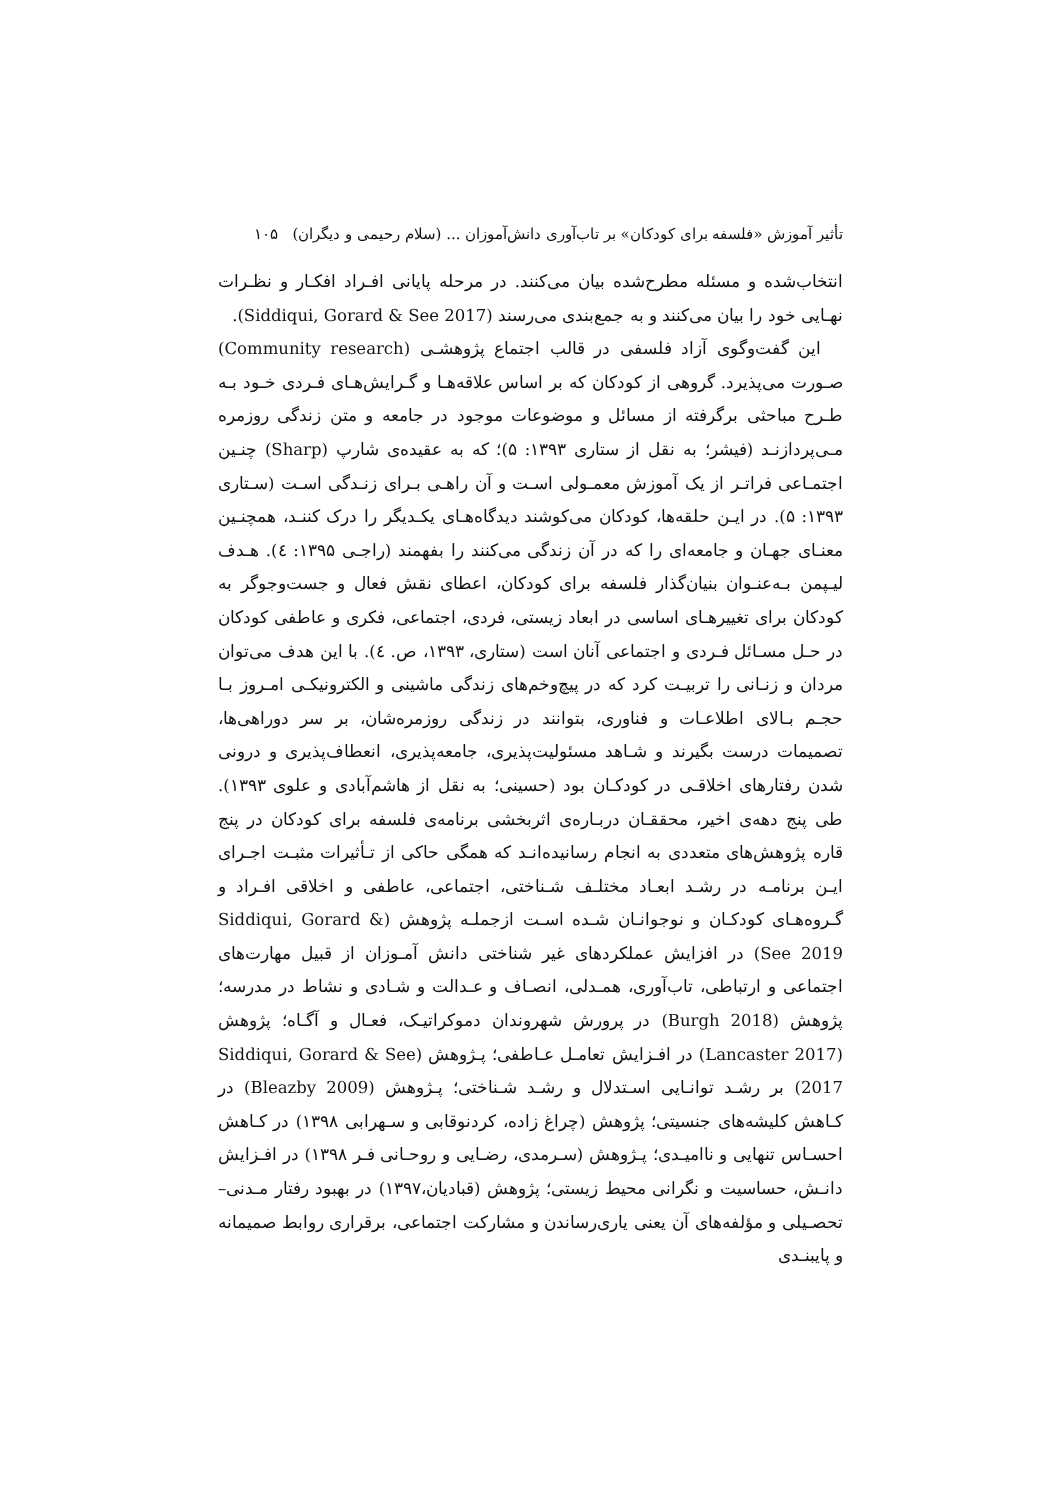تأثیر آموزش «فلسفه برای کودکان» بر تاب‌آوری دانش‌آموزان ... (سلام رحیمی و دیگران) ۱۰۵
انتخاب‌شده و مسئله مطرح‌شده بیان می‌کنند. در مرحله پایانی افـراد افکـار و نظـرات نهـایی خود را بیان می‌کنند و به جمع‌بندی می‌رسند (Siddiqui, Gorard & See 2017).
این گفت‌وگوی آزاد فلسفی در قالب اجتماع پژوهشـی (Community research) صـورت می‌پذیرد. گروهی از کودکان که بر اساس علاقه‌هـا و گـرایش‌هـای فـردی خـود بـه طـرح مباحثی برگرفته از مسائل و موضوعات موجود در جامعه و متن زندگی روزمره مـی‌پردازنـد (فیشر؛ به نقل از ستاری ۱۳۹۳: ۵)؛ که به عقیده‌ی شارپ (Sharp) چنـین اجتمـاعی فراتـر از یک آموزش معمـولی اسـت و آن راهـی بـرای زنـدگی اسـت (سـتاری ۱۳۹۳: ۵). در ایـن حلقه‌ها، کودکان می‌کوشند دیدگاه‌هـای یکـدیگر را درک کننـد، همچنـین معنـای جهـان و جامعه‌ای را که در آن زندگی می‌کنند را بفهمند (راجـی ۱۳۹۵: ٤). هـدف لیـپمن بـه‌عنـوان بنیان‌گذار فلسفه برای کودکان، اعطای نقش فعال و جست‌وجوگر به کودکان برای تغییرهـای اساسی در ابعاد زیستی، فردی، اجتماعی، فکری و عاطفی کودکان در حـل مسـائل فـردی و اجتماعی آنان است (ستاری، ۱۳۹۳، ص. ٤). با این هدف می‌توان مردان و زنـانی را تربیـت کرد که در پیچ‌وخم‌های زندگی ماشینی و الکترونیکـی امـروز بـا حجـم بـالای اطلاعـات و فناوری، بتوانند در زندگی روزمره‌شان، بر سر دوراهی‌ها، تصمیمات درست بگیرند و شـاهد مسئولیت‌پذیری، جامعه‌پذیری، انعطاف‌پذیری و درونی شدن رفتارهای اخلاقـی در کودکـان بود (حسینی؛ به نقل از هاشم‌آبادی و علوی ۱۳۹۳). طی پنج دهه‌ی اخیر، محققـان دربـاره‌ی اثربخشی برنامه‌ی فلسفه برای کودکان در پنج قاره پژوهش‌های متعددی به انجام رسانیده‌انـد که همگی حاکی از تـأثیرات مثبـت اجـرای ایـن برنامـه در رشـد ابعـاد مختلـف شـناختی، اجتماعی، عاطفی و اخلاقی افـراد و گـروه‌هـای کودکـان و نوجوانـان شـده اسـت ازجملـه پژوهش (Siddiqui, Gorard & See 2019) در افزایش عملکردهای غیر شناختی دانش آمـوزان از قبیل مهارت‌های اجتماعی و ارتباطی، تاب‌آوری، همـدلی، انصـاف و عـدالت و شـادی و نشاط در مدرسه؛ پژوهش (Burgh 2018) در پرورش شهروندان دموکراتیـک، فعـال و آگـاه؛ پژوهش (Lancaster 2017) در افـزایش تعامـل عـاطفی؛ پـژوهش (Siddiqui, Gorard & See 2017) بر رشـد توانـایی اسـتدلال و رشـد شـناختی؛ پـژوهش (Bleazby 2009) در کـاهش کلیشه‌های جنسیتی؛ پژوهش (چراغ زاده، کردنوقابی و سـهرابی ۱۳۹۸) در کـاهش احسـاس تنهایی و ناامیـدی؛ پـژوهش (سـرمدی، رضـایی و روحـانی فـر ۱۳۹۸) در افـزایش دانـش، حساسیت و نگرانی محیط زیستی؛ پژوهش (قبادیان،۱۳۹۷) در بهبود رفتار مـدنی–تحصـیلی و مؤلفه‌های آن یعنی یاری‌رساندن و مشارکت اجتماعی، برقراری روابط صمیمانه و پایبنـدی